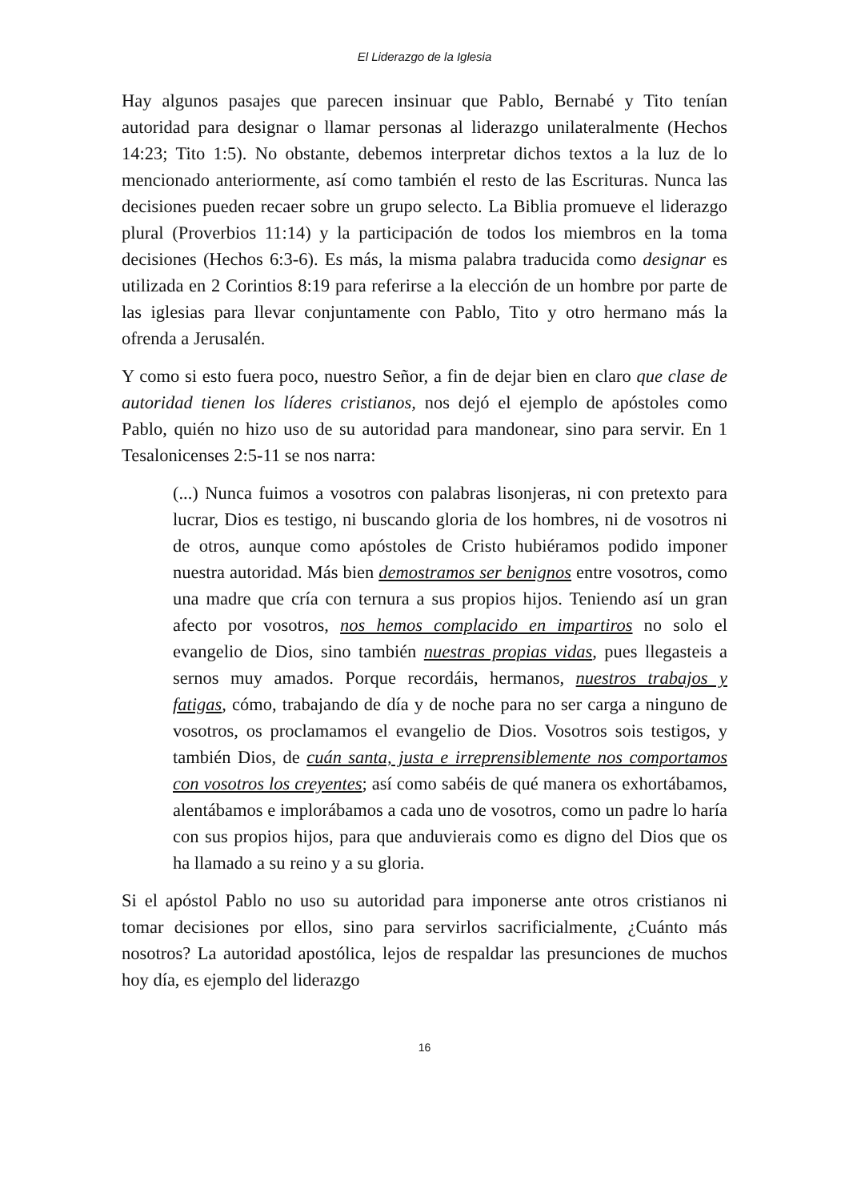El Liderazgo de la Iglesia
Hay algunos pasajes que parecen insinuar que Pablo, Bernabé y Tito tenían autoridad para designar o llamar personas al liderazgo unilateralmente (Hechos 14:23; Tito 1:5). No obstante, debemos interpretar dichos textos a la luz de lo mencionado anteriormente, así como también el resto de las Escrituras. Nunca las decisiones pueden recaer sobre un grupo selecto. La Biblia promueve el liderazgo plural (Proverbios 11:14) y la participación de todos los miembros en la toma decisiones (Hechos 6:3-6). Es más, la misma palabra traducida como designar es utilizada en 2 Corintios 8:19 para referirse a la elección de un hombre por parte de las iglesias para llevar conjuntamente con Pablo, Tito y otro hermano más la ofrenda a Jerusalén.
Y como si esto fuera poco, nuestro Señor, a fin de dejar bien en claro que clase de autoridad tienen los líderes cristianos, nos dejó el ejemplo de apóstoles como Pablo, quién no hizo uso de su autoridad para mandonear, sino para servir. En 1 Tesalonicenses 2:5-11 se nos narra:
(...) Nunca fuimos a vosotros con palabras lisonjeras, ni con pretexto para lucrar, Dios es testigo, ni buscando gloria de los hombres, ni de vosotros ni de otros, aunque como apóstoles de Cristo hubiéramos podido imponer nuestra autoridad. Más bien demostramos ser benignos entre vosotros, como una madre que cría con ternura a sus propios hijos. Teniendo así un gran afecto por vosotros, nos hemos complacido en impartiros no solo el evangelio de Dios, sino también nuestras propias vidas, pues llegasteis a sernos muy amados. Porque recordáis, hermanos, nuestros trabajos y fatigas, cómo, trabajando de día y de noche para no ser carga a ninguno de vosotros, os proclamamos el evangelio de Dios. Vosotros sois testigos, y también Dios, de cuán santa, justa e irreprensiblemente nos comportamos con vosotros los creyentes; así como sabéis de qué manera os exhortábamos, alentábamos e implorábamos a cada uno de vosotros, como un padre lo haría con sus propios hijos, para que anduvierais como es digno del Dios que os ha llamado a su reino y a su gloria.
Si el apóstol Pablo no uso su autoridad para imponerse ante otros cristianos ni tomar decisiones por ellos, sino para servirlos sacrificialmente, ¿Cuánto más nosotros? La autoridad apostólica, lejos de respaldar las presunciones de muchos hoy día, es ejemplo del liderazgo
16